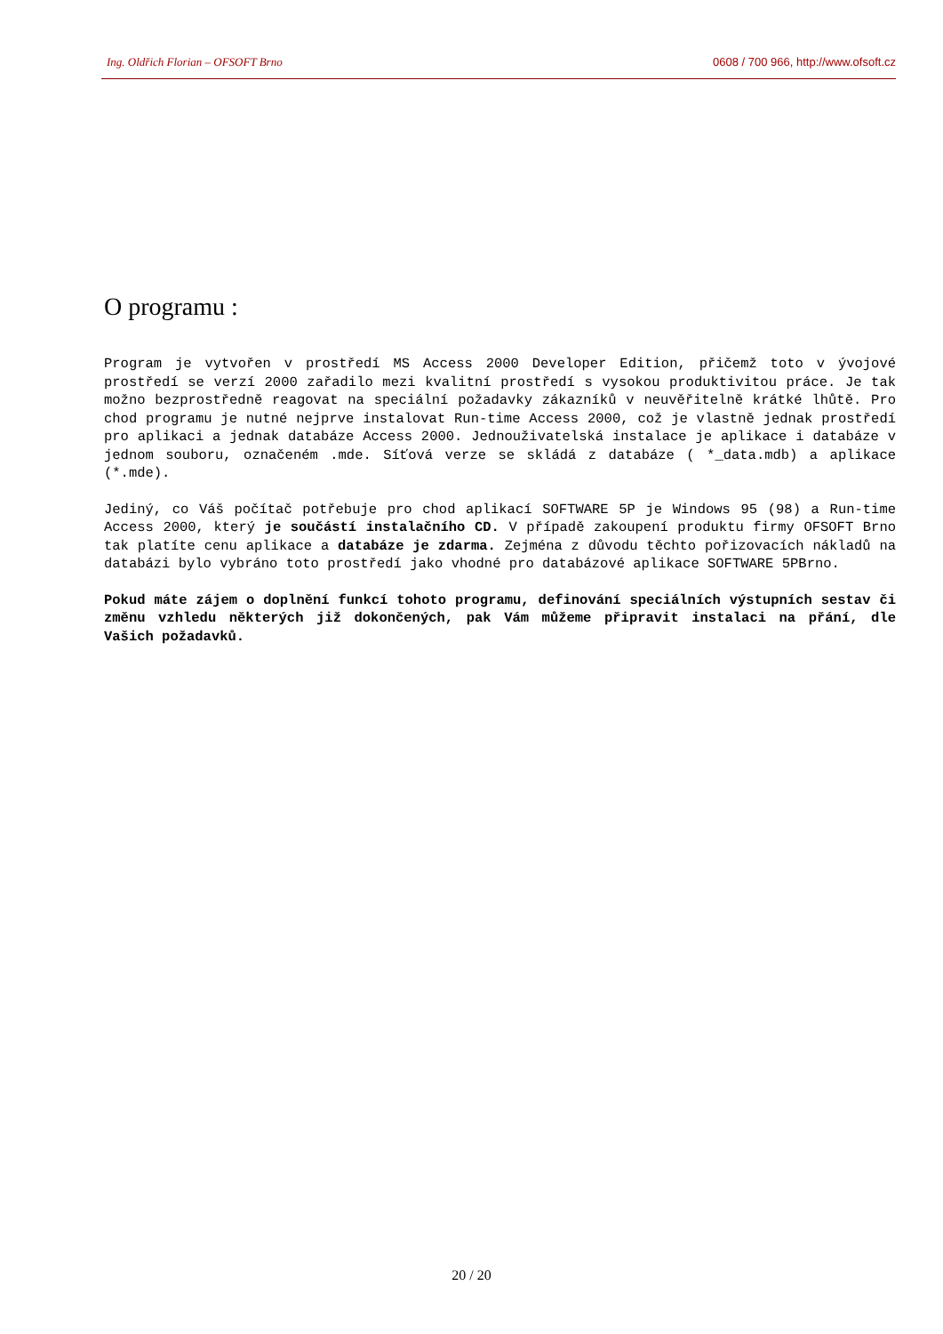Ing. Oldřich Florian – OFSOFT Brno 0608 / 700 966, http://www.ofsoft.cz
O programu :
Program je vytvořen v prostředí MS Access 2000 Developer Edition, přičemž toto v ývojové prostředí se verzí 2000 zařadilo mezi kvalitní prostředí s vysokou produktivitou práce. Je tak možno bezprostředně reagovat na speciální požadavky zákazníků v neuvěřitelně krátké lhůtě. Pro chod programu je nutné nejprve instalovat Run-time Access 2000, což je vlastně jednak prostředí pro aplikaci a jednak databáze Access 2000. Jednouživatelská instalace je aplikace i databáze v jednom souboru, označeném .mde. Síťová verze se skládá z databáze ( *_data.mdb) a aplikace (*.mde).
Jediný, co Váš počítač potřebuje pro chod aplikací SOFTWARE 5P je Windows 95 (98) a Run-time Access 2000, který je součástí instalačního CD. V případě zakoupení produktu firmy OFSOFT Brno tak platíte cenu aplikace a databáze je zdarma. Zejména z důvodu těchto pořizovacích nákladů na databázi bylo vybráno toto prostředí jako vhodné pro databázové aplikace SOFTWARE 5PBrno.
Pokud máte zájem o doplnění funkcí tohoto programu, definování speciálních výstupních sestav či změnu vzhledu některých již dokončených, pak Vám můžeme připravit instalaci na přání, dle Vašich požadavků.
20 / 20